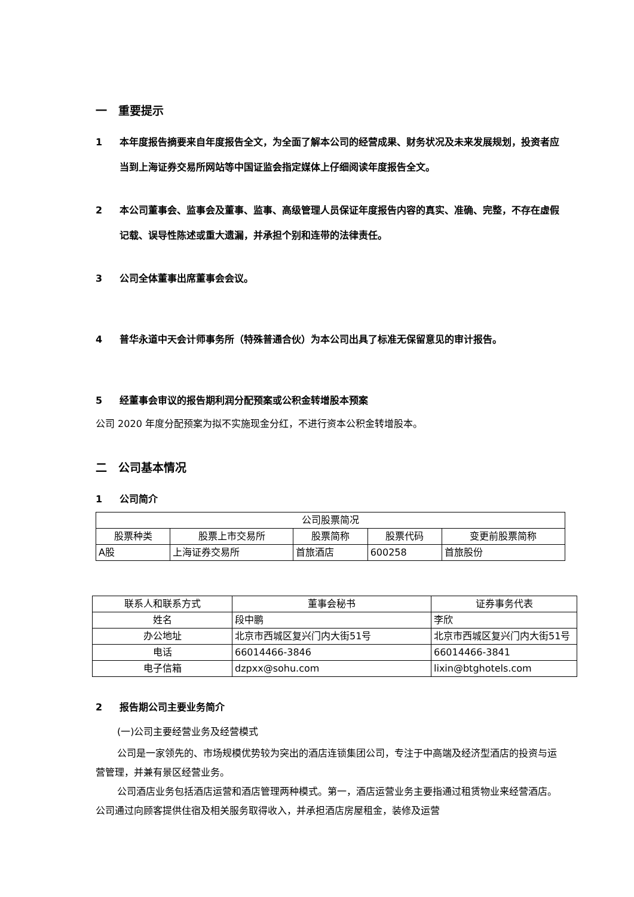一　重要提示
1 本年度报告摘要来自年度报告全文，为全面了解本公司的经营成果、财务状况及未来发展规划，投资者应当到上海证券交易所网站等中国证监会指定媒体上仔细阅读年度报告全文。
2 本公司董事会、监事会及董事、监事、高级管理人员保证年度报告内容的真实、准确、完整，不存在虚假记载、误导性陈述或重大遗漏，并承担个别和连带的法律责任。
3 公司全体董事出席董事会会议。
4 普华永道中天会计师事务所（特殊普通合伙）为本公司出具了标准无保留意见的审计报告。
5 经董事会审议的报告期利润分配预案或公积金转增股本预案
公司 2020 年度分配预案为拟不实施现金分红，不进行资本公积金转增股本。
二　公司基本情况
1 公司简介
| 公司股票简况 | | | | |
| --- | --- | --- | --- | --- |
| 股票种类 | 股票上市交易所 | 股票简称 | 股票代码 | 变更前股票简称 |
| A股 | 上海证券交易所 | 首旅酒店 | 600258 | 首旅股份 |
| 联系人和联系方式 | 董事会秘书 | 证券事务代表 |
| --- | --- | --- |
| 姓名 | 段中鹏 | 李欣 |
| 办公地址 | 北京市西城区复兴门内大街51号 | 北京市西城区复兴门内大街51号 |
| 电话 | 66014466-3846 | 66014466-3841 |
| 电子信箱 | dzpxx@sohu.com | lixin@btghotels.com |
2 报告期公司主要业务简介
(一)公司主要经营业务及经营模式
公司是一家领先的、市场规模优势较为突出的酒店连锁集团公司，专注于中高端及经济型酒店的投资与运营管理，并兼有景区经营业务。
公司酒店业务包括酒店运营和酒店管理两种模式。第一，酒店运营业务主要指通过租赁物业来经营酒店。公司通过向顾客提供住宿及相关服务取得收入，并承担酒店房屋租金，装修及运营